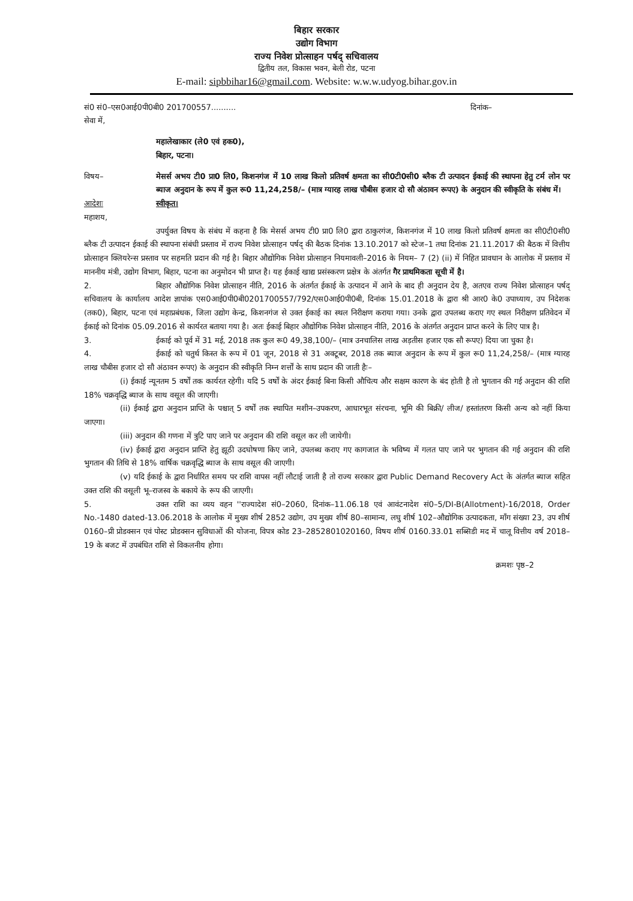बिहार सरकार
उद्योग विभाग
राज्य निवेश प्रोत्साहन पर्षद् सचिवालय
द्वितीय तल, विकास भवन, बेली रोड, पटना
E-mail: sipbbihar16@gmail.com. Website: w.w.w.udyog.bihar.gov.in
सं0 सं0–एस0आई0पी0बी0 201700557.......... दिनांक–
सेवा में,
महालेखाकार (ले0 एवं हक0),
बिहार, पटना।
विषय– मेसर्स अभय टी0 प्रा0 लि0, किशनगंज में 10 लाख किलो प्रतिवर्ष क्षमता का सी0टी0सी0 ब्लैक टी उत्पादन ईकाई की स्थापना हेतु टर्म लोन पर ब्याज अनुदान के रूप में कुल रू0 11,24,258/– (मात्र ग्यारह लाख चौबीस हजार दो सौ अंठावन रूपए) के अनुदान की स्वीकृति के संबंध में।
आदेशः स्वीकृत।
महाशय,
उपर्युक्त विषय के संबंध में कहना है कि मेसर्स अभय टी0 प्रा0 लि0 द्वारा ठाकुरगंज, किशनगंज में 10 लाख किलो प्रतिवर्ष क्षमता का सी0टी0सी0 ब्लैक टी उत्पादन ईकाई की स्थापना संबंधी प्रस्ताव में राज्य निवेश प्रोत्साहन पर्षद् की बैठक दिनांक 13.10.2017 को स्टेज–1 तथा दिनांक 21.11.2017 की बैठक में वित्तीय प्रोत्साहन क्लियरेन्स प्रस्ताव पर सहमति प्रदान की गई है। बिहार औद्योगिक निवेश प्रोत्साहन नियमावली–2016 के नियम– 7 (2) (ii) में निहित प्रावधान के आलोक में प्रस्ताव में माननीय मंत्री, उद्योग विभाग, बिहार, पटना का अनुमोदन भी प्राप्त है। यह ईकाई खाद्य प्रसंस्करण प्रक्षेत्र के अंतर्गत गैर प्राथमिकता सूची में है।
2. बिहार औद्योगिक निवेश प्रोत्साहन नीति, 2016 के अंतर्गत ईकाई के उत्पादन में आने के बाद ही अनुदान देय है, अतएव राज्य निवेश प्रोत्साहन पर्षद् सचिवालय के कार्यालय आदेश ज्ञापांक एस0आई0पी0बी0201700557/792/एस0आई0पी0बी, दिनांक 15.01.2018 के द्वारा श्री आर0 के0 उपाध्याय, उप निदेशक (तक0), बिहार, पटना एवं महाप्रबंधक, जिला उद्योग केन्द्र, किशनगंज से उक्त ईकाई का स्थल निरीक्षण कराया गया। उनके द्वारा उपलब्ध कराए गए स्थल निरीक्षण प्रतिवेदन में ईकाई को दिनांक 05.09.2016 से कार्यरत बताया गया है। अतः ईकाई बिहार औद्योगिक निवेश प्रोत्साहन नीति, 2016 के अंतर्गत अनुदान प्राप्त करने के लिए पात्र है।
3. ईकाई को पूर्व में 31 मई, 2018 तक कुल रू0 49,38,100/– (मात्र उनचालिस लाख अड़तीस हजार एक सौ रूपए) दिया जा चुका है।
4. ईकाई को चतुर्थ किस्त के रूप में 01 जून, 2018 से 31 अक्टूबर, 2018 तक ब्याज अनुदान के रूप में कुल रू0 11,24,258/– (मात्र ग्यारह लाख चौबीस हजार दो सौ अंठावन रूपए) के अनुदान की स्वीकृति निम्न शर्त्तों के साथ प्रदान की जाती हैः–
(i) ईकाई न्यूनतम 5 वर्षों तक कार्यरत रहेगी। यदि 5 वर्षों के अंदर ईकाई बिना किसी औचित्य और सक्षम कारण के बंद होती है तो भुगतान की गई अनुदान की राशि 18% चक्रवृद्धि ब्याज के साथ वसूल की जाएगी।
(ii) ईकाई द्वारा अनुदान प्राप्ति के पश्चात् 5 वर्षों तक स्थापित मशीन–उपकरण, आधारभूत संरचना, भूमि की बिक्री/ लीज/ हस्तांतरण किसी अन्य को नहीं किया जाएगा।
(iii) अनुदान की गणना में त्रुटि पाए जाने पर अनुदान की राशि वसूल कर ली जायेगी।
(iv) ईकाई द्वारा अनुदान प्राप्ति हेतु झूठी उदघोषणा किए जाने, उपलब्ध कराए गए कागजात के भविष्य में गलत पाए जाने पर भुगतान की गई अनुदान की राशि भुगतान की तिथि से 18% वार्षिक चक्रवृद्धि ब्याज के साथ वसूल की जाएगी।
(v) यदि ईकाई के द्वारा निर्धारित समय पर राशि वापस नहीं लौटाई जाती है तो राज्य सरकार द्वारा Public Demand Recovery Act के अंतर्गत ब्याज सहित उक्त राशि की वसूली भू–राजस्व के बकाये के रूप की जाएगी।
5. उक्त राशि का व्यय वहन ''राज्यादेश सं0–2060, दिनांक–11.06.18 एवं आवंटनादेश सं0–5/DI-B(Allotment)-16/2018, Order No.-1480 dated-13.06.2018 के आलोक में मुख्य शीर्ष 2852 उद्योग, उप मुख्य शीर्ष 80–सामान्य, लघु शीर्ष 102–औद्योगिक उत्पादकता, माँग संख्या 23, उप शीर्ष 0160–प्री प्रोडक्सन एवं पोस्ट प्रोडक्सन सुविधाओं की योजना, विपत्र कोड 23–2852801020160, विषय शीर्ष 0160.33.01 सब्सिडी मद में चालू वित्तीय वर्ष 2018–19 के बजट में उपबंधित राशि से विकलनीय होगा।
क्रमशः पृष्ठ–2